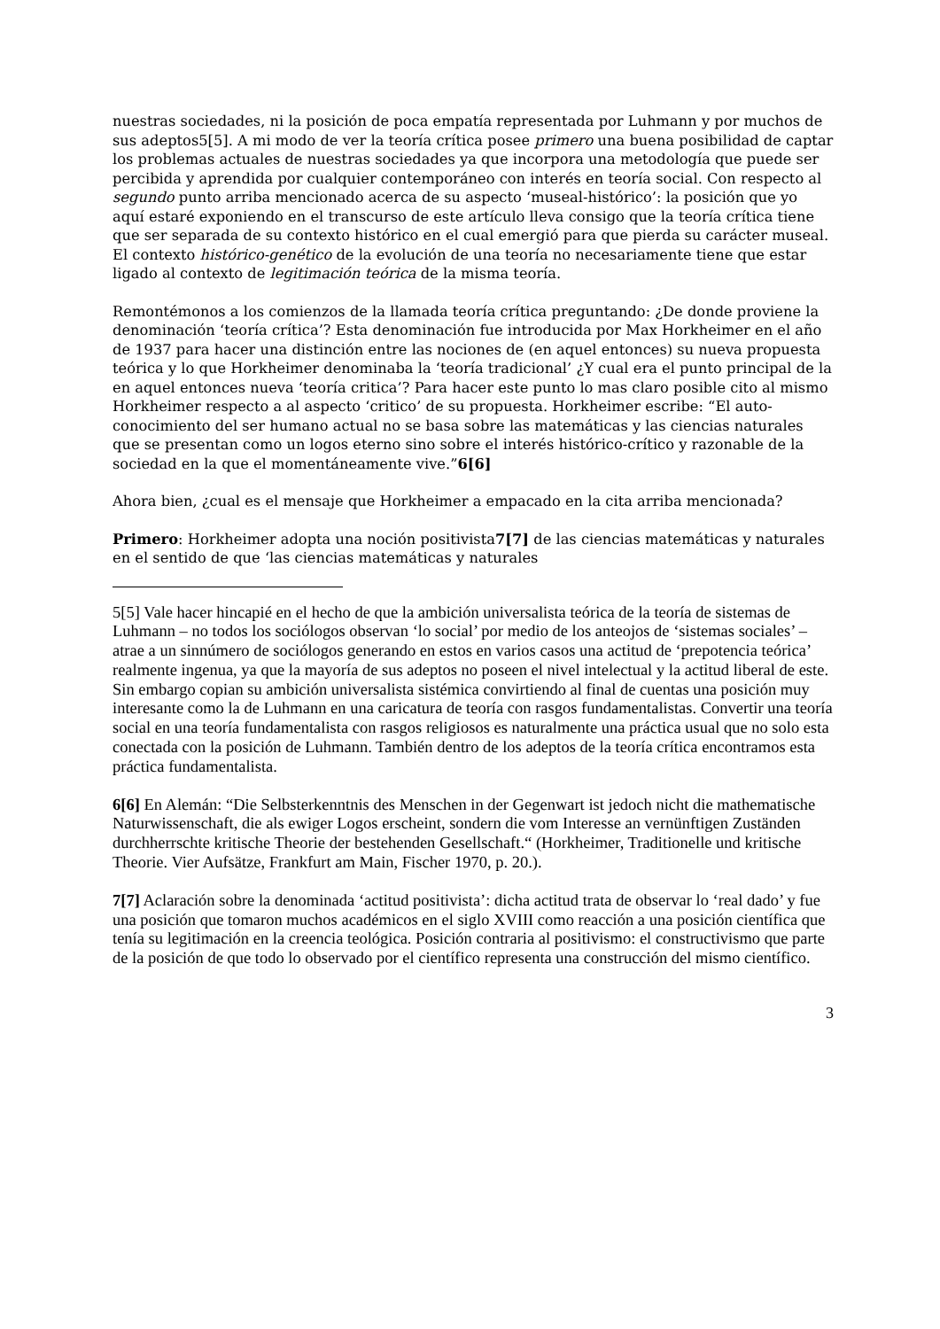nuestras sociedades, ni la posición de poca empatía representada por Luhmann y por muchos de sus adeptos5[5]. A mi modo de ver la teoría crítica posee primero una buena posibilidad de captar los problemas actuales de nuestras sociedades ya que incorpora una metodología que puede ser percibida y aprendida por cualquier contemporáneo con interés en teoría social. Con respecto al segundo punto arriba mencionado acerca de su aspecto ‘museal-histórico’: la posición que yo aquí estaré exponiendo en el transcurso de este artículo lleva consigo que la teoría crítica tiene que ser separada de su contexto histórico en el cual emergió para que pierda su carácter museal. El contexto histórico-genético de la evolución de una teoría no necesariamente tiene que estar ligado al contexto de legitimación teórica de la misma teoría.
Remontémonos a los comienzos de la llamada teoría crítica preguntando: ¿De donde proviene la denominación ‘teoría crítica’? Esta denominación fue introducida por Max Horkheimer en el año de 1937 para hacer una distinción entre las nociones de (en aquel entonces) su nueva propuesta teórica y lo que Horkheimer denominaba la ‘teoría tradicional’ ¿Y cual era el punto principal de la en aquel entonces nueva ‘teoría critica’? Para hacer este punto lo mas claro posible cito al mismo Horkheimer respecto a al aspecto ‘critico’ de su propuesta. Horkheimer escribe: “El auto-conocimiento del ser humano actual no se basa sobre las matemáticas y las ciencias naturales que se presentan como un logos eterno sino sobre el interés histórico-crítico y razonable de la sociedad en la que el momentáneamente vive.”6[6]
Ahora bien, ¿cual es el mensaje que Horkheimer a empacado en la cita arriba mencionada?
Primero: Horkheimer adopta una noción positivista7[7] de las ciencias matemáticas y naturales en el sentido de que ‘las ciencias matemáticas y naturales
5[5] Vale hacer hincapié en el hecho de que la ambición universalista teórica de la teoría de sistemas de Luhmann – no todos los sociólogos observan ‘lo social’ por medio de los anteojos de ‘sistemas sociales’ – atrae a un sinnúmero de sociólogos generando en estos en varios casos una actitud de ‘prepotencia teórica’ realmente ingenua, ya que la mayoría de sus adeptos no poseen el nivel intelectual y la actitud liberal de este. Sin embargo copian su ambición universalista sistémica convirtiendo al final de cuentas una posición muy interesante como la de Luhmann en una caricatura de teoría con rasgos fundamentalistas. Convertir una teoría social en una teoría fundamentalista con rasgos religiosos es naturalmente una práctica usual que no solo esta conectada con la posición de Luhmann. También dentro de los adeptos de la teoría crítica encontramos esta práctica fundamentalista.
6[6] En Alemán: “Die Selbsterkenntnis des Menschen in der Gegenwart ist jedoch nicht die mathematische Naturwissenschaft, die als ewiger Logos erscheint, sondern die vom Interesse an vernünftigen Zuständen durchherrschte kritische Theorie der bestehenden Gesellschaft.“ (Horkheimer, Traditionelle und kritische Theorie. Vier Aufsätze, Frankfurt am Main, Fischer 1970, p. 20.).
7[7] Aclaración sobre la denominada ‘actitud positivista’: dicha actitud trata de observar lo ‘real dado’ y fue una posición que tomaron muchos académicos en el siglo XVIII como reacción a una posición científica que tenía su legitimación en la creencia teológica. Posición contraria al positivismo: el constructivismo que parte de la posición de que todo lo observado por el científico representa una construcción del mismo científico.
3